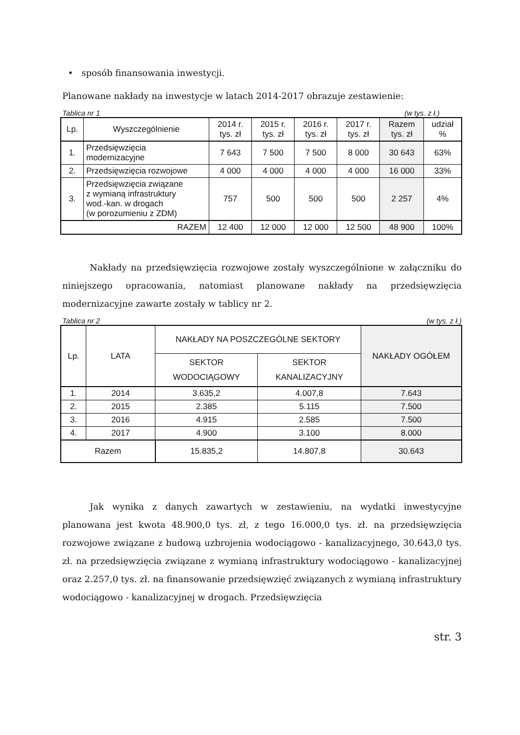• sposób finansowania inwestycji.
Planowane nakłady na inwestycje w latach 2014-2017 obrazuje zestawienie:
Tablica nr 1 (w tys. z ł.)
| Lp. | Wyszczególnienie | 2014 r. tys. zł | 2015 r. tys. zł | 2016 r. tys. zł | 2017 r. tys. zł | Razem tys. zł | udział % |
| --- | --- | --- | --- | --- | --- | --- | --- |
| 1. | Przedsięwzięcia modernizacyjne | 7 643 | 7 500 | 7 500 | 8 000 | 30 643 | 63% |
| 2. | Przedsięwzięcia rozwojowe | 4 000 | 4 000 | 4 000 | 4 000 | 16 000 | 33% |
| 3. | Przedsięwzięcia związane z wymianą infrastruktury wod.-kan. w drogach (w porozumieniu z ZDM) | 757 | 500 | 500 | 500 | 2 257 | 4% |
| RAZEM | | 12 400 | 12 000 | 12 000 | 12 500 | 48 900 | 100% |
Nakłady na przedsięwzięcia rozwojowe zostały wyszczególnione w załączniku do niniejszego opracowania, natomiast planowane nakłady na przedsięwzięcia modernizacyjne zawarte zostały w tablicy nr 2.
Tablica nr 2 (w tys. z ł.)
| Lp. | LATA | NAKŁADY NA POSZCZEGÓLNE SEKTORY | | NAKŁADY OGÓŁEM |
| --- | --- | --- | --- | --- |
| | | SEKTOR WODOCIĄGOWY | SEKTOR KANALIZACYJNY | |
| 1. | 2014 | 3.635,2 | 4.007,8 | 7.643 |
| 2. | 2015 | 2.385 | 5.115 | 7.500 |
| 3. | 2016 | 4.915 | 2.585 | 7.500 |
| 4. | 2017 | 4.900 | 3.100 | 8.000 |
| Razem | | 15.835,2 | 14.807,8 | 30.643 |
Jak wynika z danych zawartych w zestawieniu, na wydatki inwestycyjne planowana jest kwota 48.900,0 tys. zł, z tego 16.000,0 tys. zł. na przedsięwzięcia rozwojowe związane z budową uzbrojenia wodociągowo - kanalizacyjnego, 30.643,0 tys. zł. na przedsięwzięcia związane z wymianą infrastruktury wodociągowo - kanalizacyjnej oraz 2.257,0 tys. zł. na finansowanie przedsięwzięć związanych z wymianą infrastruktury wodociągowo - kanalizacyjnej w drogach. Przedsięwzięcia
str. 3